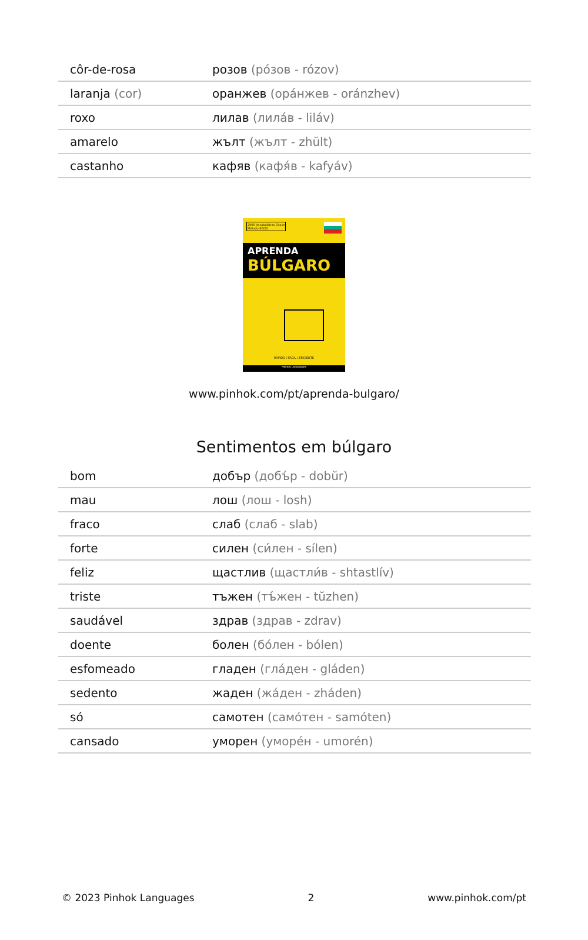| côr-de-rosa | розов (ро́зов - rózov) |
| laranja (cor) | оранжев (ора́нжев - oránzhev) |
| roxo | лилав (лила́в - liláv) |
| amarelo | жълт (жълт - zhŭlt) |
| castanho | кафяв (кафя́в - kafyáv) |
2000 Vocabulários Chave
Método 80/20
APRENDA
BÚLGARO
RÁPIDO / FÁCIL / EFICIENTE
PINHOK LANGUAGES
www.pinhok.com/pt/aprenda-bulgaro/
Sentimentos em búlgaro
| bom | добър (добъ́р - dobŭr) |
| mau | лош (лош - losh) |
| fraco | слаб (слаб - slab) |
| forte | силен (си́лен - sílen) |
| feliz | щастлив (щастли́в - shtastlív) |
| triste | тъжен (тъ́жен - tŭzhen) |
| saudável | здрав (здрав - zdrav) |
| doente | болен (бо́лен - bólen) |
| esfomeado | гладен (гла́ден - gláden) |
| sedento | жаден (жа́ден - zháden) |
| só | самотен (само́тен - samóten) |
| cansado | уморен (уморе́н - umorén) |
© 2023 Pinhok Languages 2 www.pinhok.com/pt